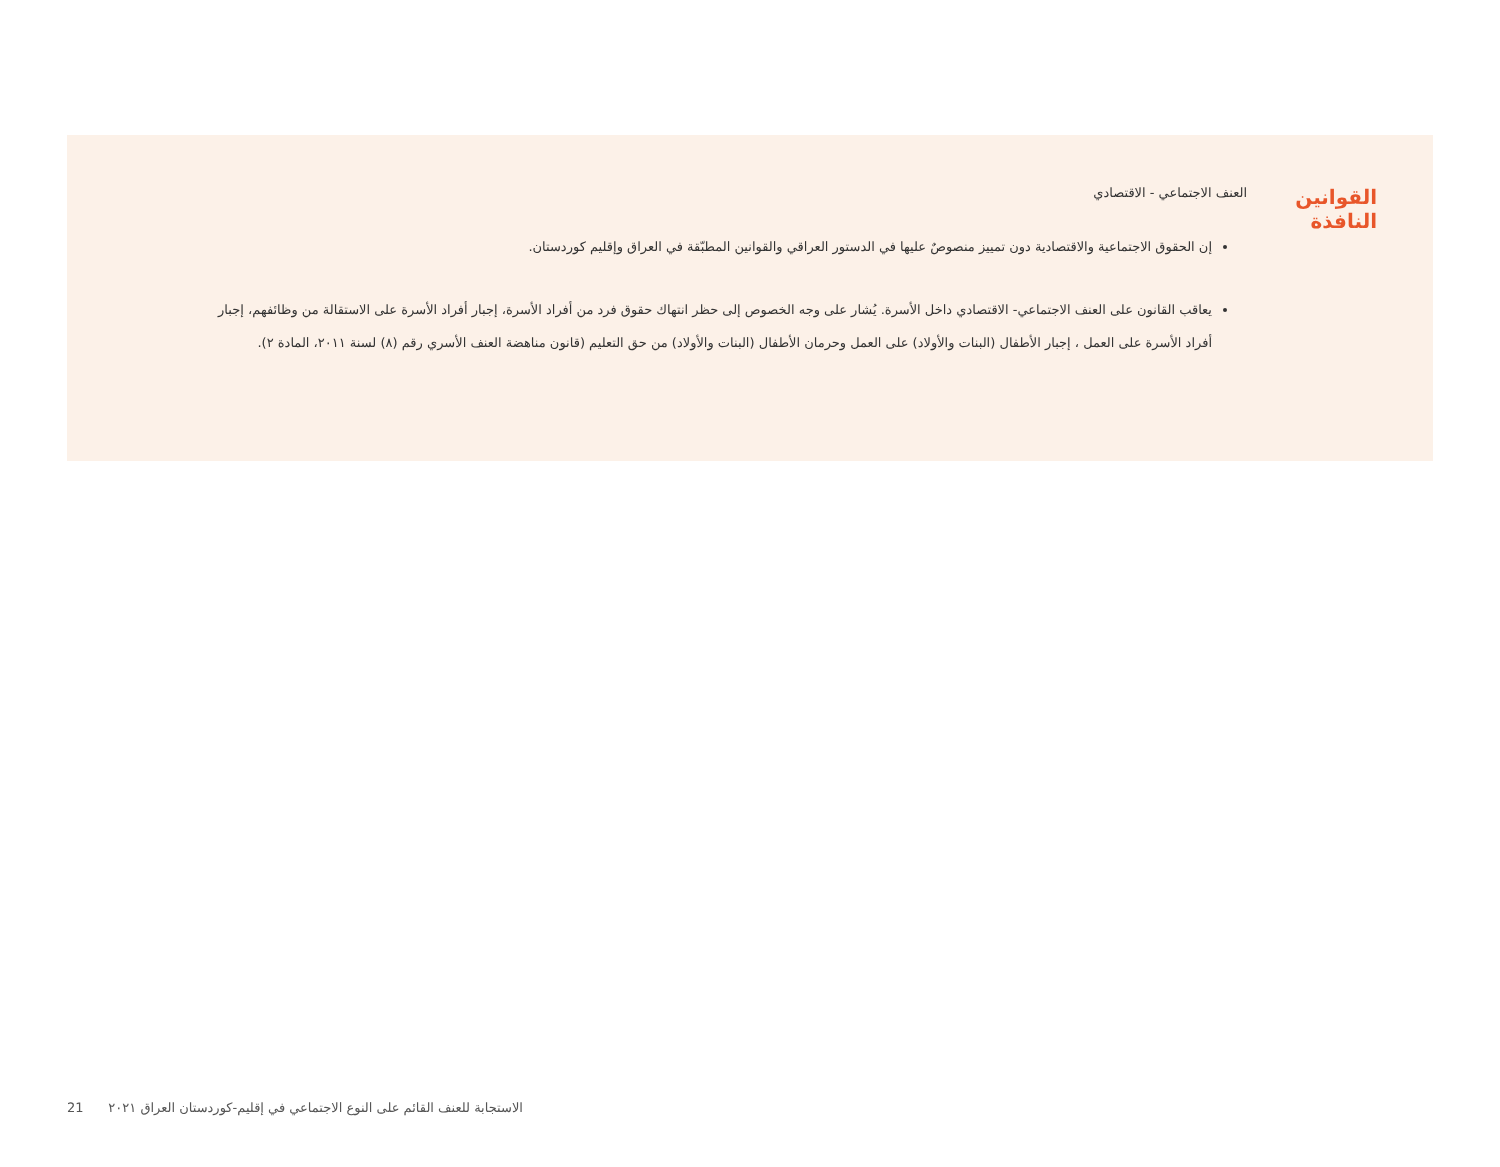القوانين النافذة
العنف الاجتماعي - الاقتصادي
إن الحقوق الاجتماعية والاقتصادية دون تمييز منصوصٌ عليها في الدستور العراقي والقوانين المطبّقة في العراق وإقليم كوردستان.
يعاقب القانون على العنف الاجتماعي- الاقتصادي داخل الأسرة. يُشار على وجه الخصوص إلى حظر انتهاك حقوق فرد من أفراد الأسرة، إجبار أفراد الأسرة على الاستقالة من وظائفهم، إجبار أفراد الأسرة على العمل ، إجبار الأطفال (البنات والأولاد) على العمل وحرمان الأطفال (البنات والأولاد) من حق التعليم (قانون مناهضة العنف الأسري رقم (٨) لسنة ٢٠١١، المادة ٢).
21 الاستجابة للعنف القائم على النوع الاجتماعي في إقليم-كوردستان العراق ٢٠٢١